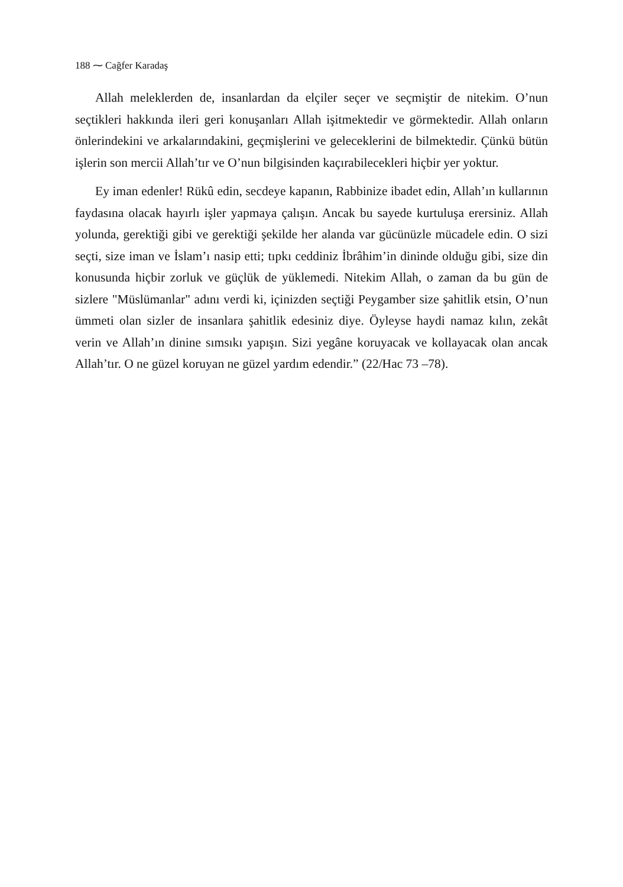188 ⁓ Cağfer Karadaş
Allah meleklerden de, insanlardan da elçiler seçer ve seçmiştir de nitekim. O’nun seçtikleri hakkında ileri geri konuşanları Allah işitmektedir ve görmektedir. Allah onların önlerindekini ve arkalarındakini, geçmişlerini ve geleceklerini de bilmektedir. Çünkü bütün işlerin son mercii Allah’tır ve O’nun bilgisinden kaçırabilecekleri hiçbir yer yoktur.
Ey iman edenler! Rükû edin, secdeye kapanın, Rabbinize ibadet edin, Allah’ın kullarının faydasına olacak hayırlı işler yapmaya çalışın. Ancak bu sayede kurtuluşa erersiniz. Allah yolunda, gerektiği gibi ve gerektiği şekilde her alanda var gücünüzle mücadele edin. O sizi seçti, size iman ve İslam’ı nasip etti; tıpkı ceddiniz İbrâhim’in dininde olduğu gibi, size din konusunda hiçbir zorluk ve güçlük de yüklemedi. Nitekim Allah, o zaman da bu gün de sizlere "Müslümanlar" adını verdi ki, içinizden seçtiği Peygamber size şahitlik etsin, O’nun ümmeti olan sizler de insanlara şahitlik edesiniz diye. Öyleyse haydi namaz kılın, zekât verin ve Allah’ın dinine sımsıkı yapışın. Sizi yegâne koruyacak ve kollayacak olan ancak Allah’tır. O ne güzel koruyan ne güzel yardım edendir.” (22/Hac 73 –78).